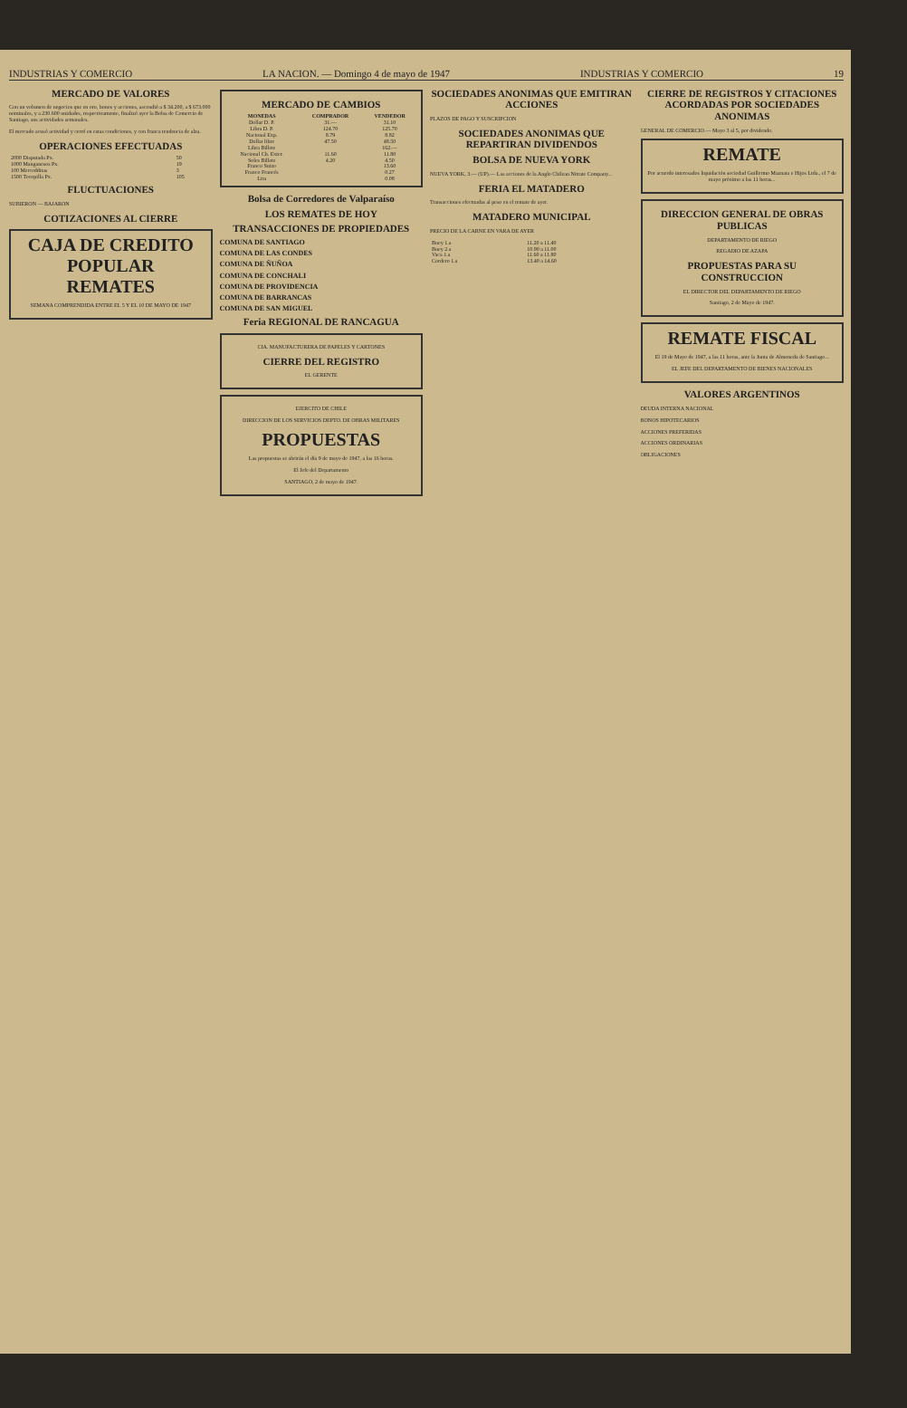INDUSTRIAS Y COMERCIO LA NACION. — Domingo 4 de mayo de 1947 INDUSTRIAS Y COMERCIO 19
MERCADO DE VALORES
Con un volumen de negocios que en oro, bonos y acciones, ascendió a $ 34.200, a $ 673.000 nominales, y a 230.600 unidades, respectivamente, finalizó ayer la Bolsa de Comercio de Santiago, sus actividades semanales.
El mercado acusó actividad y cerró en estas condiciones, y con franca tendencia de alza.
OPERACIONES EFECTUADAS
| 2000 Disputada Px. | 50 |
| 1000 Manganesos Px. | 19 |
| 100 Mercedditas | 3 |
| 1500 Tocopilla Px. | 105 |
FLUCTUACIONES
SUBIERON — BAJARON
COTIZACIONES AL CIERRE
CAJA DE CREDITO POPULAR
REMATES
SEMANA COMPRENDIDA ENTRE EL 5 Y EL 10 DE MAYO DE 1947
MERCADO DE CAMBIOS
| MONEDAS | COMPRADOR | VENDEDOR |
| --- | --- | --- |
| Dollar D. P. | 31.— | 31.10 |
| Libra D. P. | 124.70 | 125.70 |
| Nacional Exp. | 8.79 | 8.82 |
| Dollar libre | 47.50 | 48.50 |
| Libra Billete | | 162.— |
| Nacional Ch. Exter. | 11.60 | 11.80 |
| Soles Billete | 4.20 | 4.50 |
| Franco Suizo | | 13.60 |
| Franco Francés | | 0.27 |
| Lira | | 0.08 |
Bolsa de Corredores de Valparaíso
LOS REMATES DE HOY
TRANSACCIONES DE PROPIEDADES
COMUNA DE SANTIAGO
COMUNA DE LAS CONDES
COMUNA DE ÑUÑOA
COMUNA DE CONCHALI
COMUNA DE PROVIDENCIA
COMUNA DE BARRANCAS
COMUNA DE SAN MIGUEL
Feria REGIONAL DE RANCAGUA
CIA. MANUFACTURERA DE PAPELES Y CARTONES
CIERRE DEL REGISTRO
EL GERENTE
EJERCITO DE CHILE
DIRECCION DE LOS SERVICIOS DEPTO. DE OBRAS MILITARES
PROPUESTAS
Las propuestas se abrirán el día 9 de mayo de 1947, a las 16 horas.
El Jefe del Departamento
SANTIAGO, 2 de mayo de 1947.
SOCIEDADES ANONIMAS QUE EMITIRAN ACCIONES
PLAZOS DE PAGO Y SUSCRIPCION
SOCIEDADES ANONIMAS QUE REPARTIRAN DIVIDENDOS
BOLSA DE NUEVA YORK
NUEVA YORK, 3.— (UP).— Las acciones de la Anglo Chilean Nitrate Company...
FERIA EL MATADERO
Transacciones efectuadas al peso en el remate de ayer.
MATADERO MUNICIPAL
PRECIO DE LA CARNE EN VARA DE AYER
| Buey 1.a | 11.20 a 11.40 |
| Buey 2.a | 10.90 a 11.00 |
| Vaca 1.a | 11.60 a 11.80 |
| Cordero 1.a | 13.40 a 14.60 |
CIERRE DE REGISTROS Y CITACIONES ACORDADAS POR SOCIEDADES ANONIMAS
GENERAL DE COMERCIO.— Mayo 3 al 5, por dividendo.
REMATE
Por acuerdo interesados liquidación sociedad Guillermo Maznata e Hijos Ltda., el 7 de mayo próximo a las 11 horas...
DIRECCION GENERAL DE OBRAS PUBLICAS
DEPARTAMENTO DE RIEGO
REGADIO DE AZAPA
PROPUESTAS PARA SU CONSTRUCCION
EL DIRECTOR DEL DEPARTAMENTO DE RIEGO
Santiago, 2 de Mayo de 1947.
REMATE FISCAL
El 19 de Mayo de 1947, a las 11 horas, ante la Junta de Almoneda de Santiago...
EL JEFE DEL DEPARTAMENTO DE BIENES NACIONALES
VALORES ARGENTINOS
DEUDA INTERNA NACIONAL
BONOS HIPOTECARIOS
ACCIONES PREFERIDAS
ACCIONES ORDINARIAS
OBLIGACIONES